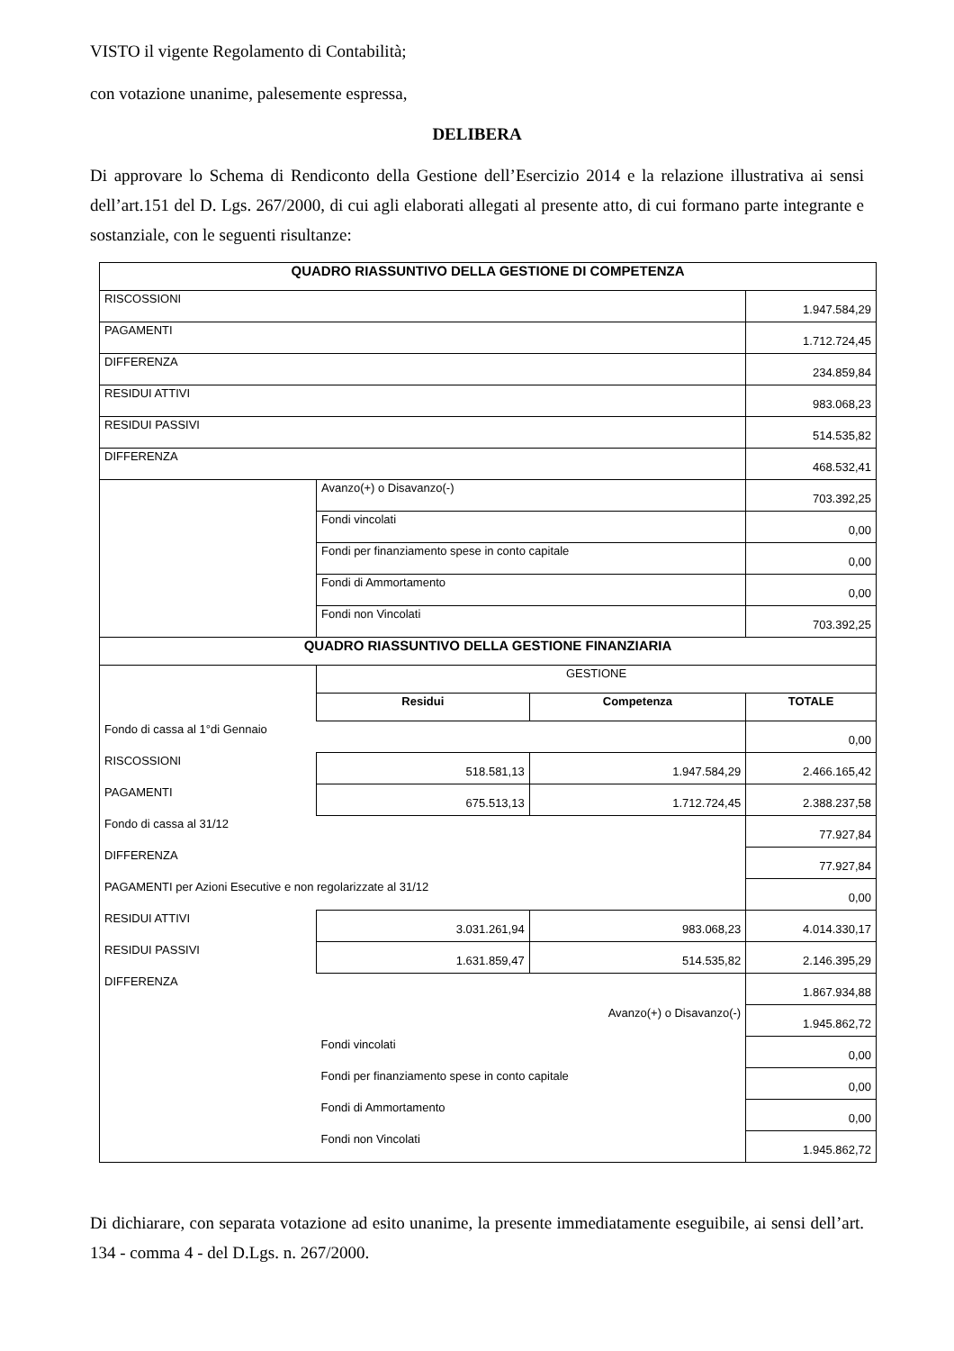VISTO il vigente Regolamento di Contabilità;
con votazione unanime, palesemente espressa,
DELIBERA
Di approvare lo Schema di Rendiconto della Gestione dell’Esercizio 2014 e la relazione illustrativa ai sensi dell’art.151 del D. Lgs. 267/2000, di cui agli elaborati allegati al presente atto, di cui formano parte integrante e sostanziale, con le seguenti risultanze:
| QUADRO RIASSUNTIVO DELLA GESTIONE DI COMPETENZA | | | |
| RISCOSSIONI | | | 1.947.584,29 |
| PAGAMENTI | | | 1.712.724,45 |
| DIFFERENZA | | | 234.859,84 |
| RESIDUI ATTIVI | | | 983.068,23 |
| RESIDUI PASSIVI | | | 514.535,82 |
| DIFFERENZA | | | 468.532,41 |
| | Avanzo(+) o Disavanzo(-) | | 703.392,25 |
| | Fondi vincolati | | 0,00 |
| | Fondi per finanziamento spese in conto capitale | | 0,00 |
| | Fondi di Ammortamento | | 0,00 |
| | Fondi non Vincolati | | 703.392,25 |
| QUADRO RIASSUNTIVO DELLA GESTIONE FINANZIARIA | | | |
| | GESTIONE | | |
| | Residui | Competenza | TOTALE |
| Fondo di cassa al 1°di Gennaio | | | 0,00 |
| RISCOSSIONI | 518.581,13 | 1.947.584,29 | 2.466.165,42 |
| PAGAMENTI | 675.513,13 | 1.712.724,45 | 2.388.237,58 |
| Fondo di cassa al 31/12 | | | 77.927,84 |
| DIFFERENZA | | | 77.927,84 |
| PAGAMENTI per Azioni Esecutive e non regolarizzate al 31/12 | | | 0,00 |
| RESIDUI ATTIVI | 3.031.261,94 | 983.068,23 | 4.014.330,17 |
| RESIDUI PASSIVI | 1.631.859,47 | 514.535,82 | 2.146.395,29 |
| DIFFERENZA | | | 1.867.934,88 |
| Avanzo(+) o Disavanzo(-) | | | 1.945.862,72 |
| | Fondi vincolati | | 0,00 |
| | Fondi per finanziamento spese in conto capitale | | 0,00 |
| | Fondi di Ammortamento | | 0,00 |
| | Fondi non Vincolati | | 1.945.862,72 |
Di dichiarare, con separata votazione ad esito unanime, la presente immediatamente eseguibile, ai sensi dell’art. 134 - comma 4 - del D.Lgs. n. 267/2000.